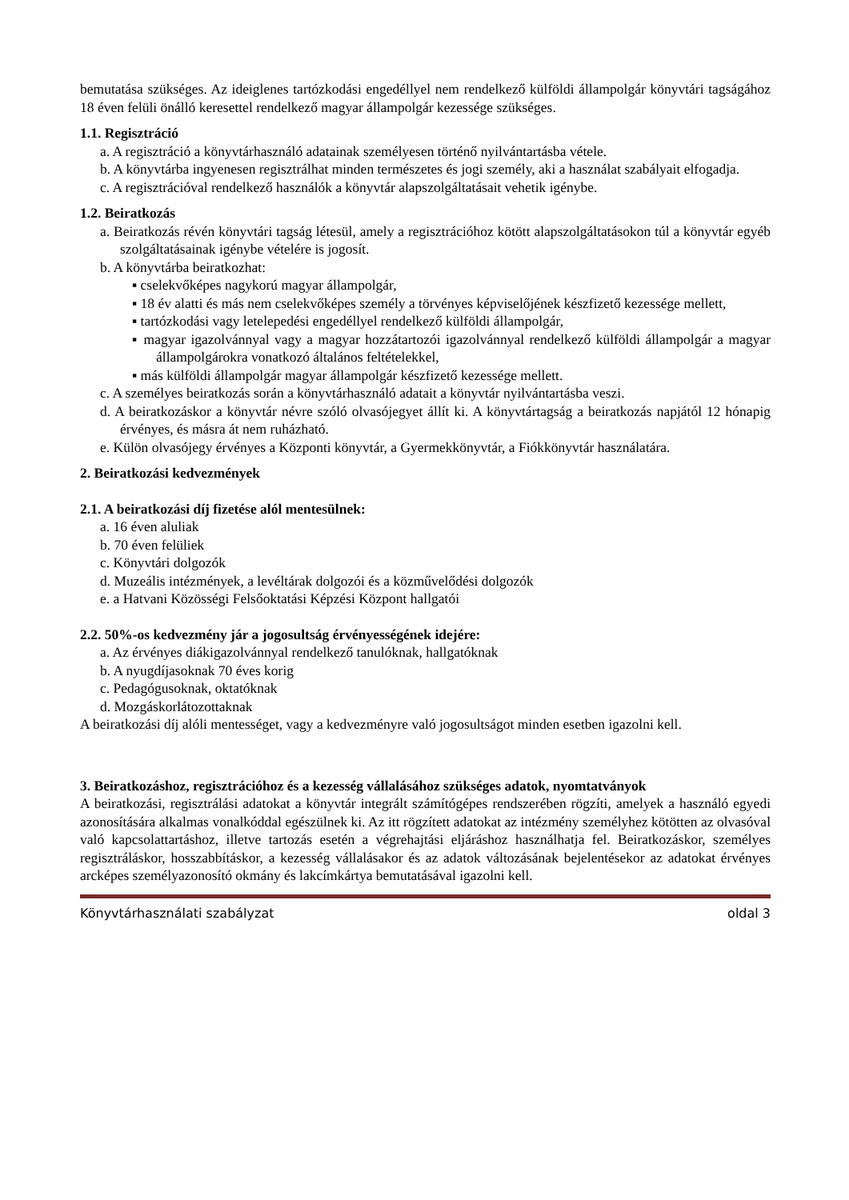bemutatása szükséges. Az ideiglenes tartózkodási engedéllyel nem rendelkező külföldi állampolgár könyvtári tagságához 18 éven felüli önálló keresettel rendelkező magyar állampolgár kezessége szükséges.
1.1. Regisztráció
a. A regisztráció a könyvtárhasználó adatainak személyesen történő nyilvántartásba vétele.
b. A könyvtárba ingyenesen regisztrálhat minden természetes és jogi személy, aki a használat szabályait elfogadja.
c. A regisztrációval rendelkező használók a könyvtár alapszolgáltatásait vehetik igénybe.
1.2. Beiratkozás
a. Beiratkozás révén könyvtári tagság létesül, amely a regisztrációhoz kötött alapszolgáltatásokon túl a könyvtár egyéb szolgáltatásainak igénybe vételére is jogosít.
b. A könyvtárba beiratkozhat:
▪ cselekvőképes nagykorú magyar állampolgár,
▪ 18 év alatti és más nem cselekvőképes személy a törvényes képviselőjének készfizető kezessége mellett,
▪ tartózkodási vagy letelepedési engedéllyel rendelkező külföldi állampolgár,
▪ magyar igazolvánnyal vagy a magyar hozzátartozói igazolvánnyal rendelkező külföldi állampolgár a magyar állampolgárokra vonatkozó általános feltételekkel,
▪ más külföldi állampolgár magyar állampolgár készfizető kezessége mellett.
c. A személyes beiratkozás során a könyvtárhasználó adatait a könyvtár nyilvántartásba veszi.
d. A beiratkozáskor a könyvtár névre szóló olvasójegyet állít ki. A könyvtártagság a beiratkozás napjától 12 hónapig érvényes, és másra át nem ruházható.
e. Külön olvasójegy érvényes a Központi könyvtár, a Gyermekkönyvtár, a Fiókkönyvtár használatára.
2. Beiratkozási kedvezmények
2.1. A beiratkozási díj fizetése alól mentesülnek:
a. 16 éven aluliak
b. 70 éven felüliek
c. Könyvtári dolgozók
d. Muzeális intézmények, a levéltárak dolgozói és a közművelődési dolgozók
e. a Hatvani Közösségi Felsőoktatási Képzési Központ hallgatói
2.2. 50%-os kedvezmény jár a jogosultság érvényességének idejére:
a. Az érvényes diákigazolvánnyal rendelkező tanulóknak, hallgatóknak
b. A nyugdíjasoknak 70 éves korig
c. Pedagógusoknak, oktatóknak
d. Mozgáskorlátozottaknak
A beiratkozási díj alóli mentességet, vagy a kedvezményre való jogosultságot minden esetben igazolni kell.
3. Beiratkozáshoz, regisztrációhoz és a kezesség vállalásához szükséges adatok, nyomtatványok
A beiratkozási, regisztrálási adatokat a könyvtár integrált számítógépes rendszerében rögzíti, amelyek a használó egyedi azonosítására alkalmas vonalkóddal egészülnek ki. Az itt rögzített adatokat az intézmény személyhez kötötten az olvasóval való kapcsolattartáshoz, illetve tartozás esetén a végrehajtási eljáráshoz használhatja fel. Beiratkozáskor, személyes regisztráláskor, hosszabbításkor, a kezesség vállalásakor és az adatok változásának bejelentésekor az adatokat érvényes arcképes személyazonosító okmány és lakcímkártya bemutatásával igazolni kell.
Könyvtárhasználati szabályzat oldal 3